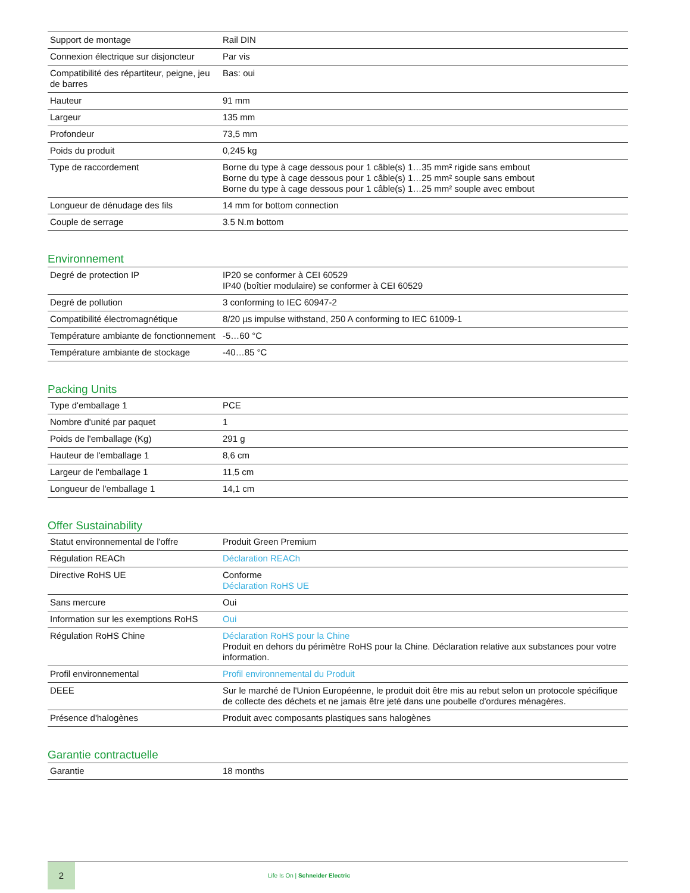| Support de montage | Rail DIN |
| Connexion électrique sur disjoncteur | Par vis |
| Compatibilité des répartiteur, peigne, jeu de barres | Bas: oui |
| Hauteur | 91 mm |
| Largeur | 135 mm |
| Profondeur | 73,5 mm |
| Poids du produit | 0,245 kg |
| Type de raccordement | Borne du type à cage dessous pour 1 câble(s) 1…35 mm² rigide sans embout Borne du type à cage dessous pour 1 câble(s) 1…25 mm² souple sans embout Borne du type à cage dessous pour 1 câble(s) 1…25 mm² souple avec embout |
| Longueur de dénudage des fils | 14 mm for bottom connection |
| Couple de serrage | 3.5 N.m bottom |
Environnement
| Degré de protection IP | IP20 se conformer à CEI 60529 IP40 (boîtier modulaire) se conformer à CEI 60529 |
| Degré de pollution | 3 conforming to IEC 60947-2 |
| Compatibilité électromagnétique | 8/20 µs impulse withstand, 250 A conforming to IEC 61009-1 |
| Température ambiante de fonctionnement | -5…60 °C |
| Température ambiante de stockage | -40…85 °C |
Packing Units
| Type d'emballage 1 | PCE |
| Nombre d'unité par paquet | 1 |
| Poids de l'emballage (Kg) | 291 g |
| Hauteur de l'emballage 1 | 8,6 cm |
| Largeur de l'emballage 1 | 11,5 cm |
| Longueur de l'emballage 1 | 14,1 cm |
Offer Sustainability
| Statut environnemental de l'offre | Produit Green Premium |
| Régulation REACh | Déclaration REACh |
| Directive RoHS UE | Conforme Déclaration RoHS UE |
| Sans mercure | Oui |
| Information sur les exemptions RoHS | Oui |
| Régulation RoHS Chine | Déclaration RoHS pour la Chine Produit en dehors du périmètre RoHS pour la Chine. Déclaration relative aux substances pour votre information. |
| Profil environnemental | Profil environnemental du Produit |
| DEEE | Sur le marché de l'Union Européenne, le produit doit être mis au rebut selon un protocole spécifique de collecte des déchets et ne jamais être jeté dans une poubelle d'ordures ménagères. |
| Présence d'halogènes | Produit avec composants plastiques sans halogènes |
Garantie contractuelle
| Garantie | 18 months |
2
Life Is On | Schneider Electric